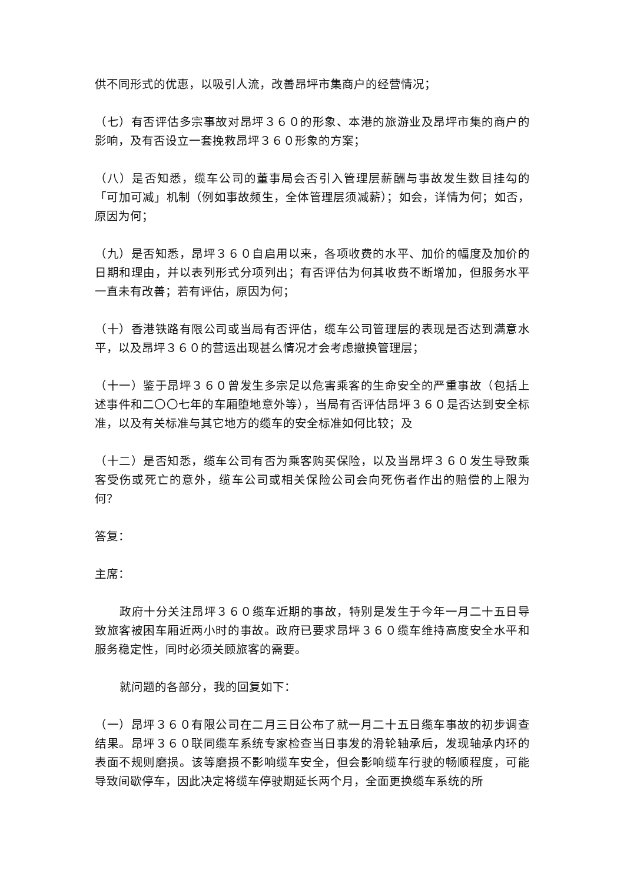供不同形式的优惠，以吸引人流，改善昂坪市集商户的经营情况；
（七）有否评估多宗事故对昂坪３６０的形象、本港的旅游业及昂坪市集的商户的影响，及有否设立一套挽救昂坪３６０形象的方案；
（八）是否知悉，缆车公司的董事局会否引入管理层薪酬与事故发生数目挂勾的「可加可减」机制（例如事故频生，全体管理层须减薪）；如会，详情为何；如否，原因为何；
（九）是否知悉，昂坪３６０自启用以来，各项收费的水平、加价的幅度及加价的日期和理由，并以表列形式分项列出；有否评估为何其收费不断增加，但服务水平一直未有改善；若有评估，原因为何；
（十）香港铁路有限公司或当局有否评估，缆车公司管理层的表现是否达到满意水平，以及昂坪３６０的营运出现甚么情况才会考虑撤换管理层；
（十一）鉴于昂坪３６０曾发生多宗足以危害乘客的生命安全的严重事故（包括上述事件和二〇〇七年的车厢堕地意外等），当局有否评估昂坪３６０是否达到安全标准，以及有关标准与其它地方的缆车的安全标准如何比较；及
（十二）是否知悉，缆车公司有否为乘客购买保险，以及当昂坪３６０发生导致乘客受伤或死亡的意外，缆车公司或相关保险公司会向死伤者作出的赔偿的上限为何？
答复：
主席：
政府十分关注昂坪３６０缆车近期的事故，特别是发生于今年一月二十五日导致旅客被困车厢近两小时的事故。政府已要求昂坪３６０缆车维持高度安全水平和服务稳定性，同时必须关顾旅客的需要。
就问题的各部分，我的回复如下：
（一）昂坪３６０有限公司在二月三日公布了就一月二十五日缆车事故的初步调查结果。昂坪３６０联同缆车系统专家检查当日事发的滑轮轴承后，发现轴承内环的表面不规则磨损。该等磨损不影响缆车安全，但会影响缆车行驶的畅顺程度，可能导致间歇停车，因此决定将缆车停驶期延长两个月，全面更换缆车系统的所